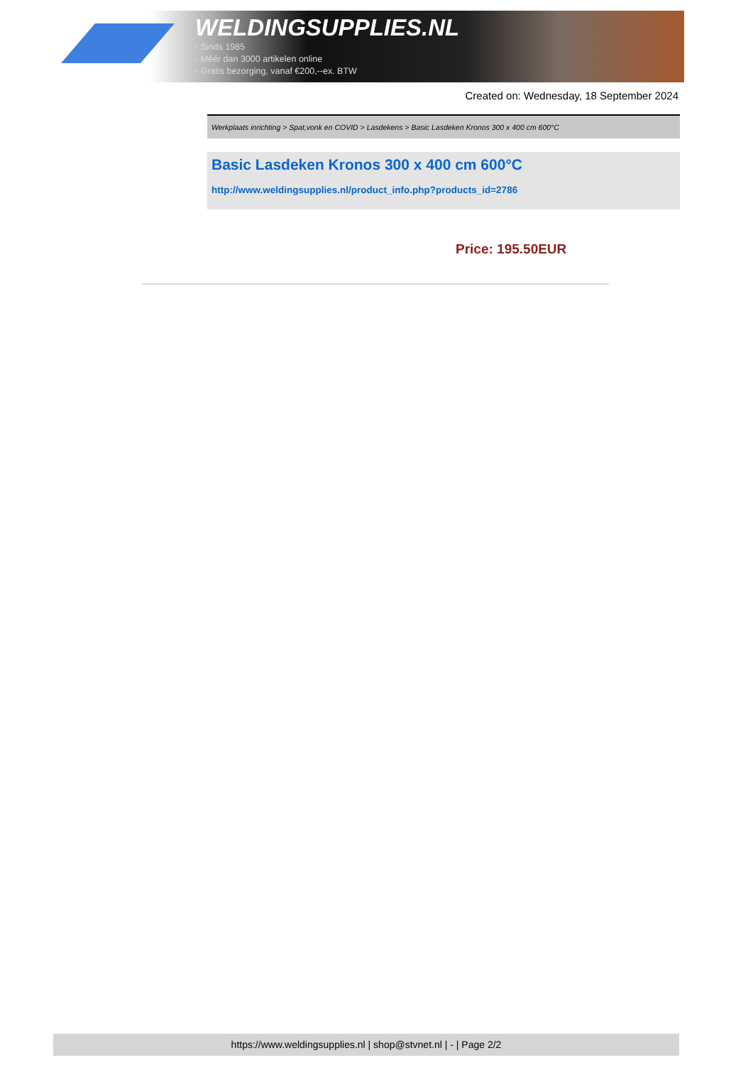WELDINGSUPPLIES.NL
- Sinds 1985
- Méér dan 3000 artikelen online
- Gratis bezorging, vanaf €200,--ex. BTW
Created on: Wednesday, 18 September 2024
Werkplaats inrichting > Spat,vonk en COVID > Lasdekens > Basic Lasdeken Kronos 300 x 400 cm 600°C
Basic Lasdeken Kronos 300 x 400 cm 600°C
http://www.weldingsupplies.nl/product_info.php?products_id=2786
Price: 195.50EUR
https://www.weldingsupplies.nl | shop@stvnet.nl | - | Page 2/2